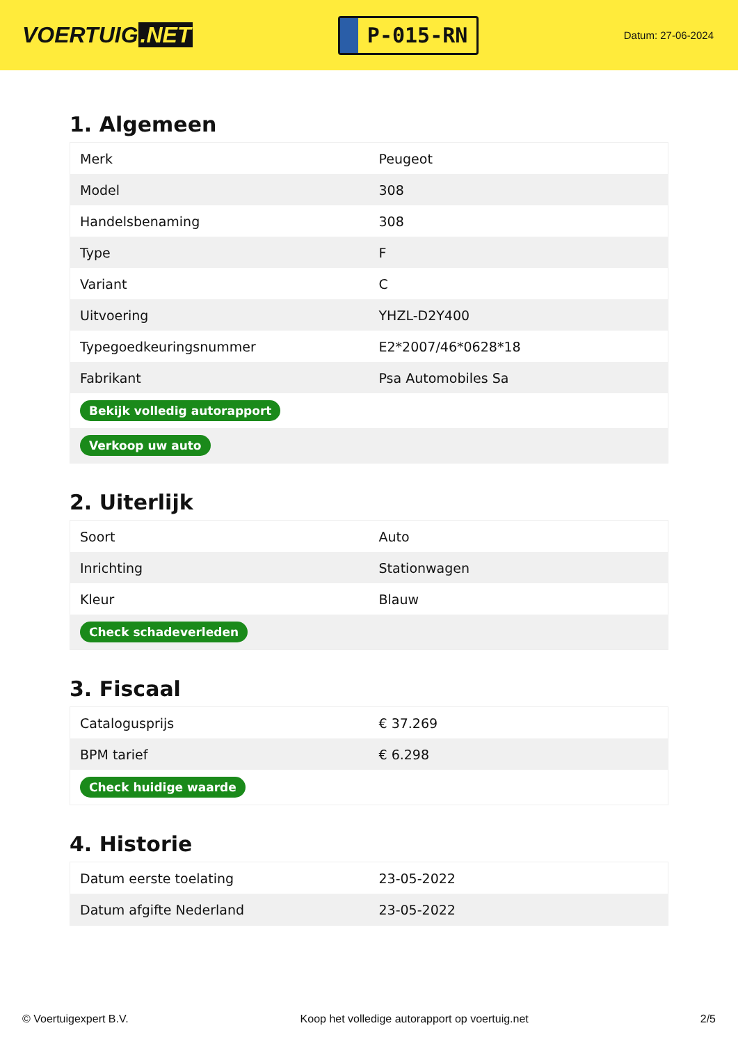VOERTUIG.NET
P-015-RN
Datum: 27-06-2024
1. Algemeen
| Merk | Peugeot |
| Model | 308 |
| Handelsbenaming | 308 |
| Type | F |
| Variant | C |
| Uitvoering | YHZL-D2Y400 |
| Typegoedkeuringsnummer | E2*2007/46*0628*18 |
| Fabrikant | Psa Automobiles Sa |
| Bekijk volledig autorapport | |
| Verkoop uw auto | |
2. Uiterlijk
| Soort | Auto |
| Inrichting | Stationwagen |
| Kleur | Blauw |
| Check schadeverleden | |
3. Fiscaal
| Catalogusprijs | € 37.269 |
| BPM tarief | € 6.298 |
| Check huidige waarde | |
4. Historie
| Datum eerste toelating | 23-05-2022 |
| Datum afgifte Nederland | 23-05-2022 |
© Voertuigexpert B.V. Koop het volledige autorapport op voertuig.net 2/5